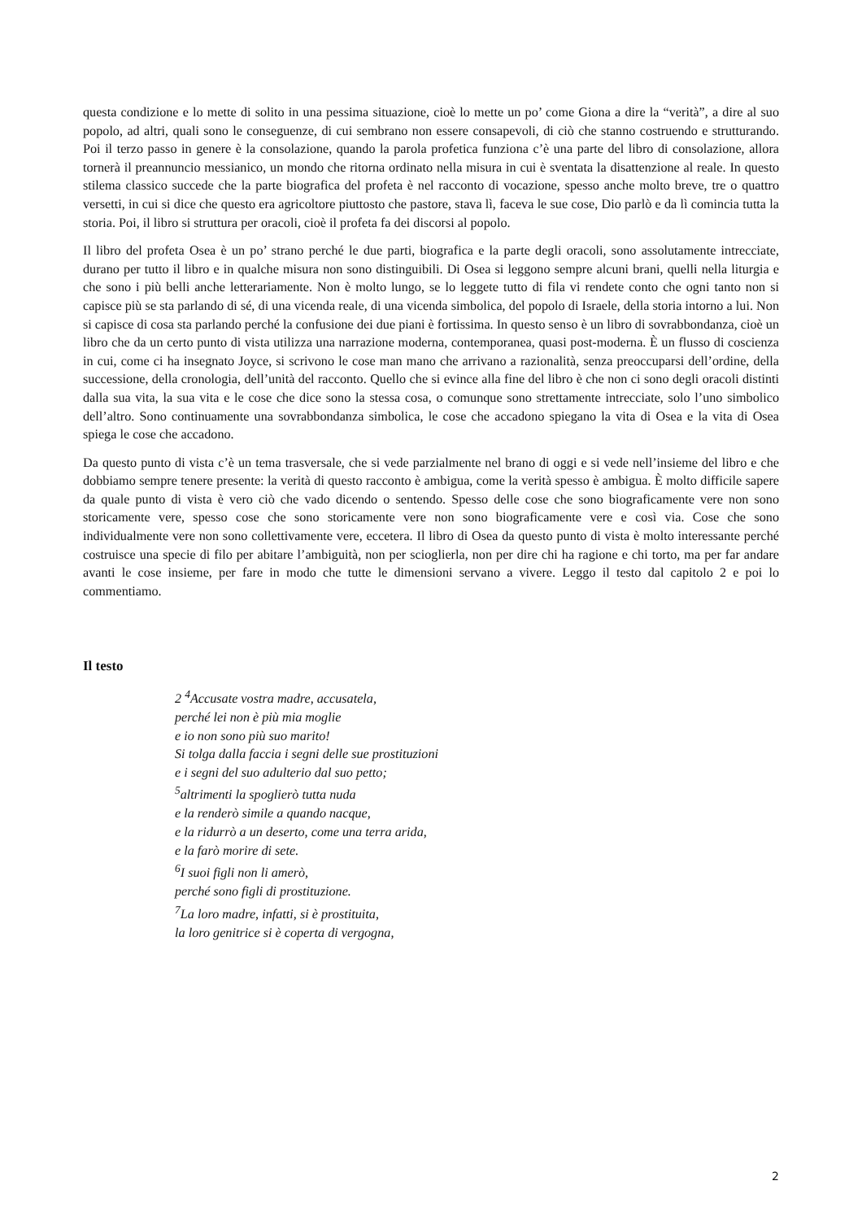questa condizione e lo mette di solito in una pessima situazione, cioè lo mette un po’ come Giona a dire la “verità”, a dire al suo popolo, ad altri, quali sono le conseguenze, di cui sembrano non essere consapevoli, di ciò che stanno costruendo e strutturando. Poi il terzo passo in genere è la consolazione, quando la parola profetica funziona c’è una parte del libro di consolazione, allora tornerà il preannuncio messianico, un mondo che ritorna ordinato nella misura in cui è sventata la disattenzione al reale. In questo stilema classico succede che la parte biografica del profeta è nel racconto di vocazione, spesso anche molto breve, tre o quattro versetti, in cui si dice che questo era agricoltore piuttosto che pastore, stava lì, faceva le sue cose, Dio parlò e da lì comincia tutta la storia. Poi, il libro si struttura per oracoli, cioè il profeta fa dei discorsi al popolo.
Il libro del profeta Osea è un po’ strano perché le due parti, biografica e la parte degli oracoli, sono assolutamente intrecciate, durano per tutto il libro e in qualche misura non sono distinguibili. Di Osea si leggono sempre alcuni brani, quelli nella liturgia e che sono i più belli anche letterariamente. Non è molto lungo, se lo leggete tutto di fila vi rendete conto che ogni tanto non si capisce più se sta parlando di sé, di una vicenda reale, di una vicenda simbolica, del popolo di Israele, della storia intorno a lui. Non si capisce di cosa sta parlando perché la confusione dei due piani è fortissima. In questo senso è un libro di sovrabbondanza, cioè un libro che da un certo punto di vista utilizza una narrazione moderna, contemporanea, quasi post-moderna. È un flusso di coscienza in cui, come ci ha insegnato Joyce, si scrivono le cose man mano che arrivano a razionalità, senza preoccuparsi dell’ordine, della successione, della cronologia, dell’unità del racconto. Quello che si evince alla fine del libro è che non ci sono degli oracoli distinti dalla sua vita, la sua vita e le cose che dice sono la stessa cosa, o comunque sono strettamente intrecciate, solo l’uno simbolico dell’altro. Sono continuamente una sovrabbondanza simbolica, le cose che accadono spiegano la vita di Osea e la vita di Osea spiega le cose che accadono.
Da questo punto di vista c’è un tema trasversale, che si vede parzialmente nel brano di oggi e si vede nell’insieme del libro e che dobbiamo sempre tenere presente: la verità di questo racconto è ambigua, come la verità spesso è ambigua. È molto difficile sapere da quale punto di vista è vero ciò che vado dicendo o sentendo. Spesso delle cose che sono biograficamente vere non sono storicamente vere, spesso cose che sono storicamente vere non sono biograficamente vere e così via. Cose che sono individualmente vere non sono collettivamente vere, eccetera. Il libro di Osea da questo punto di vista è molto interessante perché costruisce una specie di filo per abitare l’ambiguità, non per scioglierla, non per dire chi ha ragione e chi torto, ma per far andare avanti le cose insieme, per fare in modo che tutte le dimensioni servano a vivere. Leggo il testo dal capitolo 2 e poi lo commentiamo.
Il testo
2 <sup>4</sup>Accusate vostra madre, accusatela,
perché lei non è più mia moglie
e io non sono più suo marito!
Si tolga dalla faccia i segni delle sue prostituzioni
e i segni del suo adulterio dal suo petto;
<sup>5</sup> altrimenti la spoglierò tutta nuda
e la renderò simile a quando nacque,
e la ridurrò a un deserto, come una terra arida,
e la farò morire di sete.
<sup>6</sup> I suoi figli non li amerò,
perché sono figli di prostituzione.
<sup>7</sup> La loro madre, infatti, si è prostituita,
la loro genitrice si è coperta di vergogna,
2